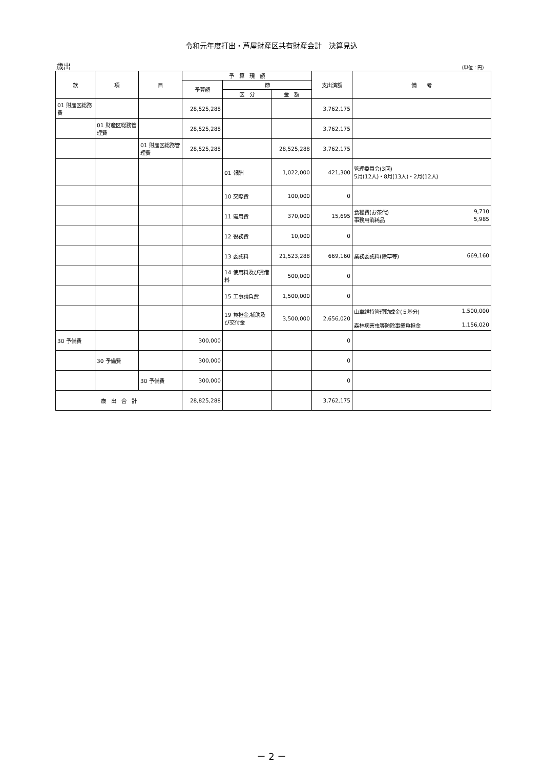令和元年度打出・芦屋財産区共有財産会計　決算見込
歳出 （単位：円）
| 款 | 項 | 目 | 予 算 現 額 | | | 支出済額 | 備 考 |
| --- | --- | --- | --- | --- | --- | --- | --- |
| | | | 予算額 | 節 | | | |
| | | | | 区 分 | 金 額 | | |
| 01 財産区総務費 | | | 28,525,288 | | | 3,762,175 | |
| | 01 財産区総務管理費 | | 28,525,288 | | | 3,762,175 | |
| | | 01 財産区総務管理費 | 28,525,288 | | 28,525,288 | 3,762,175 | |
| | | | | 01 報酬 | 1,022,000 | 421,300 | 管理委員会(3回) 5月(12人)・8月(13人)・2月(12人) |
| | | | | 10 交際費 | 100,000 | 0 | |
| | | | | 11 需用費 | 370,000 | 15,695 | 食糧費(お茶代) 9,710 事務用消耗品 5,985 |
| | | | | 12 役務費 | 10,000 | 0 | |
| | | | | 13 委託料 | 21,523,288 | 669,160 | 業務委託料(除草等) 669,160 |
| | | | | 14 使用料及び賃借料 | 500,000 | 0 | |
| | | | | 15 工事請負費 | 1,500,000 | 0 | |
| | | | | 19 負担金,補助及び交付金 | 3,500,000 | 2,656,020 | 山車維持管理助成金(５基分) 1,500,000 森林病害虫等防除事業負担金 1,156,020 |
| 30 予備費 | | | 300,000 | | | 0 | |
| | 30 予備費 | | 300,000 | | | 0 | |
| | | 30 予備費 | 300,000 | | | 0 | |
| 歳 出 合 計 | | | 28,825,288 | | | 3,762,175 | |
－ 2 －